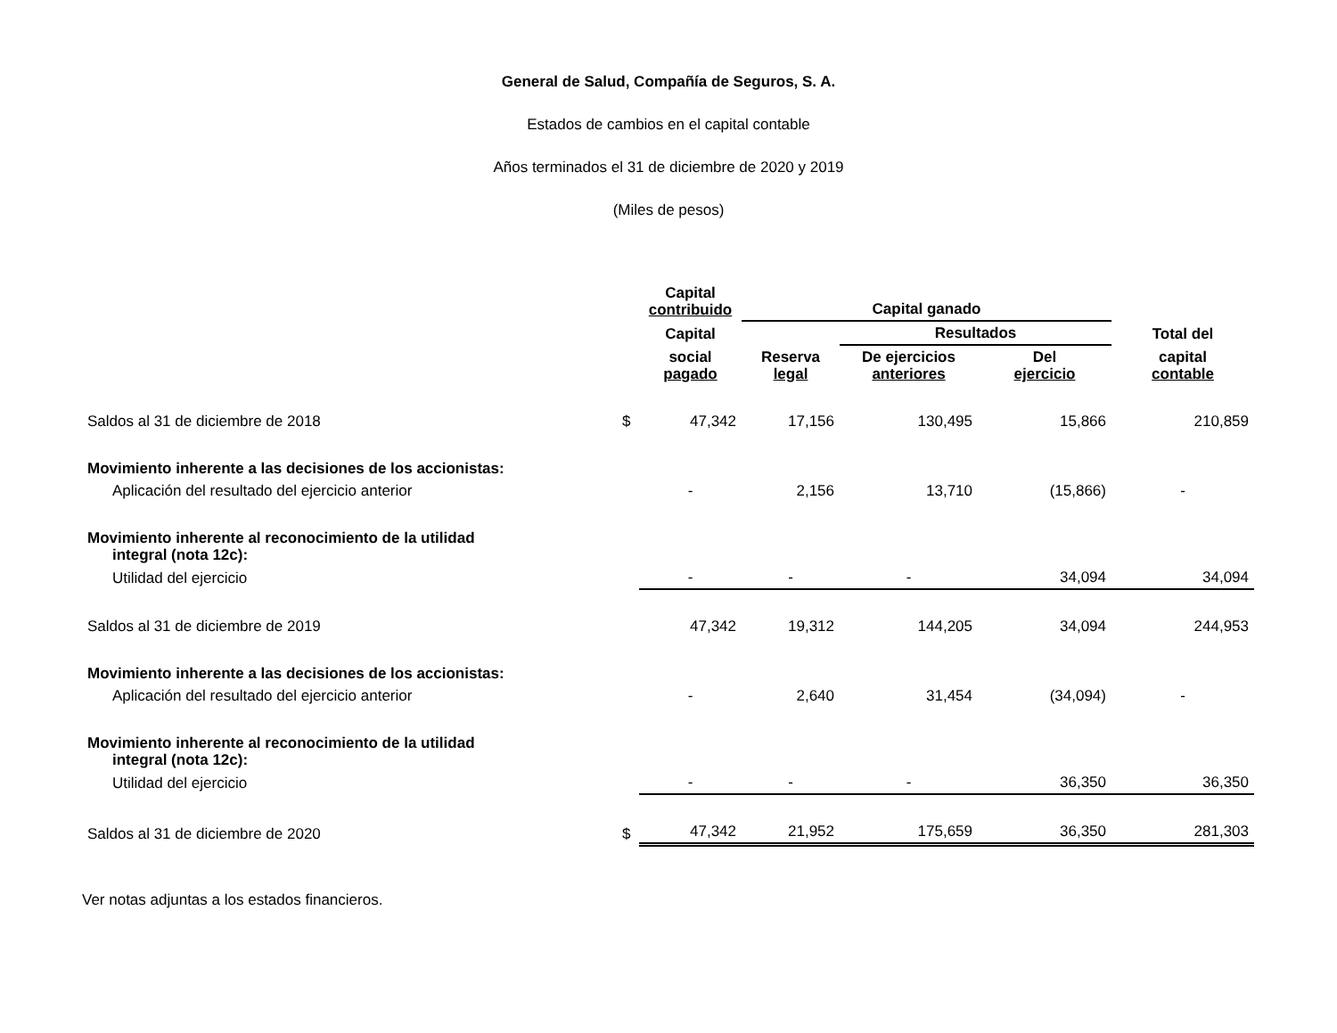General de Salud, Compañía de Seguros, S. A.
Estados de cambios en el capital contable
Años terminados el 31 de diciembre de 2020 y 2019
(Miles de pesos)
| | | Capital contribuido | Capital ganado | | | |
| --- | --- | --- | --- | --- | --- | --- |
| | | Capital | | Resultados | | Total del |
| | | social pagado | Reserva legal | De ejercicios anteriores | Del ejercicio | capital contable |
| Saldos al 31 de diciembre de 2018 | $ | 47,342 | 17,156 | 130,495 | 15,866 | 210,859 |
| Movimiento inherente a las decisiones de los accionistas: | | | | | | |
| Aplicación del resultado del ejercicio anterior | | - | 2,156 | 13,710 | (15,866) | - |
| Movimiento inherente al reconocimiento de la utilidad integral (nota 12c): | | | | | | |
| Utilidad del ejercicio | | - | - | - | 34,094 | 34,094 |
| Saldos al 31 de diciembre de 2019 | | 47,342 | 19,312 | 144,205 | 34,094 | 244,953 |
| Movimiento inherente a las decisiones de los accionistas: | | | | | | |
| Aplicación del resultado del ejercicio anterior | | - | 2,640 | 31,454 | (34,094) | - |
| Movimiento inherente al reconocimiento de la utilidad integral (nota 12c): | | | | | | |
| Utilidad del ejercicio | | - | - | - | 36,350 | 36,350 |
| Saldos al 31 de diciembre de 2020 | $ | 47,342 | 21,952 | 175,659 | 36,350 | 281,303 |
Ver notas adjuntas a los estados financieros.